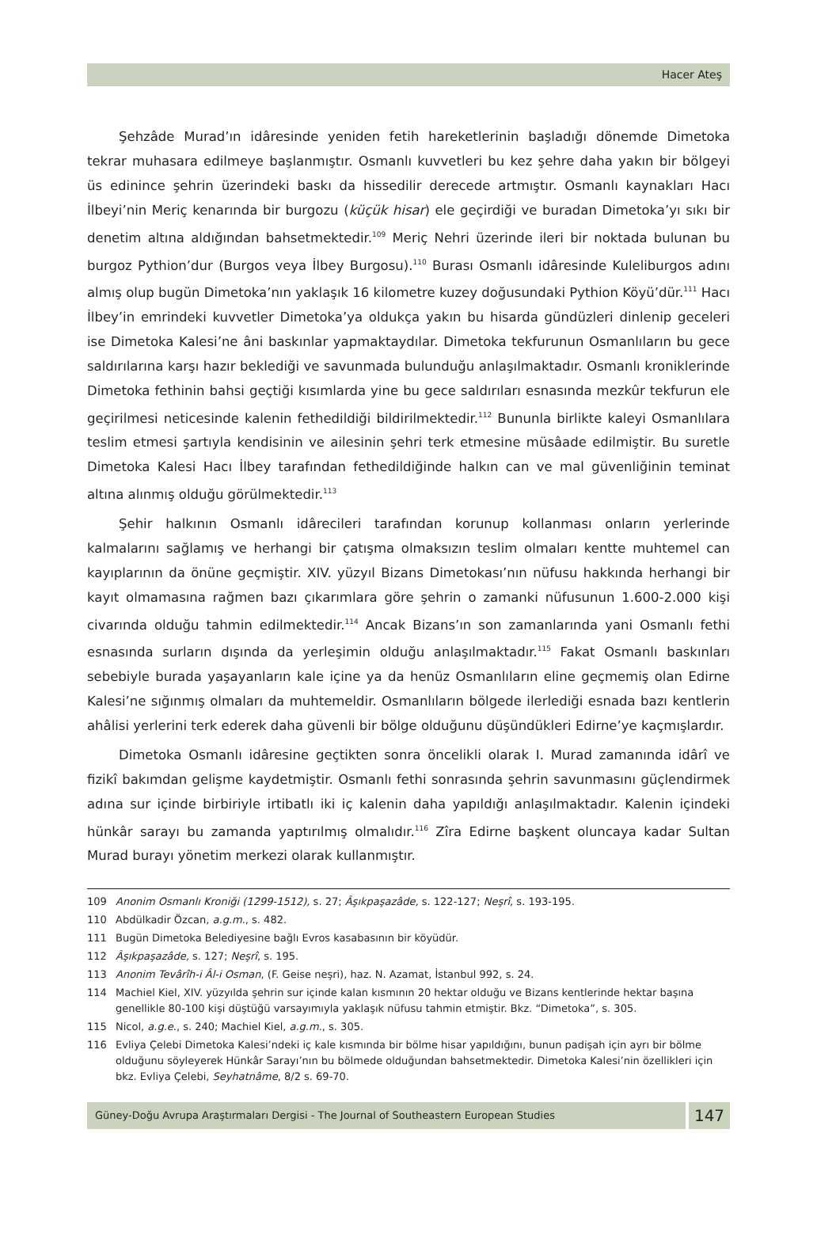Hacer Ateş
Şehzâde Murad’ın idâresinde yeniden fetih hareketlerinin başladığı dönemde Dimetoka tekrar muhasara edilmeye başlanmıştır. Osmanlı kuvvetleri bu kez şehre daha yakın bir bölgeyi üs edinince şehrin üzerindeki baskı da hissedilir derecede artmıştır. Osmanlı kaynakları Hacı İlbeyi’nin Meriç kenarında bir burgozu (küçük hisar) ele geçirdiği ve buradan Dimetoka’yı sıkı bir denetim altına aldığından bahsetmektedir.<sup>109</sup> Meriç Nehri üzerinde ileri bir noktada bulunan bu burgoz Pythion’dur (Burgos veya İlbey Burgosu).<sup>110</sup> Burası Osmanlı idâresinde Kuleliburgos adını almış olup bugün Dimetoka’nın yaklaşık 16 kilometre kuzey doğusundaki Pythion Köyü’dür.<sup>111</sup> Hacı İlbey’in emrindeki kuvvetler Dimetoka’ya oldukça yakın bu hisarda gündüzleri dinlenip geceleri ise Dimetoka Kalesi’ne âni baskınlar yapmaktaydılar. Dimetoka tekfurunun Osmanlıların bu gece saldırılarına karşı hazır beklediği ve savunmada bulunduğu anlaşılmaktadır. Osmanlı kroniklerinde Dimetoka fethinin bahsi geçtiği kısımlarda yine bu gece saldırıları esnasında mezkûr tekfurun ele geçirilmesi neticesinde kalenin fethedildiği bildirilmektedir.<sup>112</sup> Bununla birlikte kaleyi Osmanlılara teslim etmesi şartıyla kendisinin ve ailesinin şehri terk etmesine müsâade edilmiştir. Bu suretle Dimetoka Kalesi Hacı İlbey tarafından fethedildiğinde halkın can ve mal güvenliğinin teminat altına alınmış olduğu görülmektedir.<sup>113</sup>
Şehir halkının Osmanlı idârecileri tarafından korunup kollanması onların yerlerinde kalmalarını sağlamış ve herhangi bir çatışma olmaksızın teslim olmaları kentte muhtemel can kayıplarının da önüne geçmiştir. XIV. yüzyıl Bizans Dimetokası’nın nüfusu hakkında herhangi bir kayıt olmamasına rağmen bazı çıkarımlara göre şehrin o zamanki nüfusunun 1.600-2.000 kişi civarında olduğu tahmin edilmektedir.<sup>114</sup> Ancak Bizans’ın son zamanlarında yani Osmanlı fethi esnasında surların dışında da yerleşimin olduğu anlaşılmaktadır.<sup>115</sup> Fakat Osmanlı baskınları sebebiyle burada yaşayanların kale içine ya da henüz Osmanlıların eline geçmemiş olan Edirne Kalesi’ne sığınmış olmaları da muhtemeldir. Osmanlıların bölgede ilerlediği esnada bazı kentlerin ahâlisi yerlerini terk ederek daha güvenli bir bölge olduğunu düşündükleri Edirne’ye kaçmışlardır.
Dimetoka Osmanlı idâresine geçtikten sonra öncelikli olarak I. Murad zamanında idârî ve fizikî bakımdan gelişme kaydetmiştir. Osmanlı fethi sonrasında şehrin savunmasını güçlendirmek adına sur içinde birbiriyle irtibatlı iki iç kalenin daha yapıldığı anlaşılmaktadır. Kalenin içindeki hünkâr sarayı bu zamanda yaptırılmış olmalıdır.<sup>116</sup> Zîra Edirne başkent oluncaya kadar Sultan Murad burayı yönetim merkezi olarak kullanmıştır.
109 Anonim Osmanlı Kroniği (1299-1512), s. 27; Âşıkpaşazâde, s. 122-127; Neşrî, s. 193-195.
110 Abdülkadir Özcan, a.g.m., s. 482.
111 Bugün Dimetoka Belediyesine bağlı Evros kasabasının bir köyüdür.
112 Âşıkpaşazâde, s. 127; Neşrî, s. 195.
113 Anonim Tevârîh-i Âl-i Osman, (F. Geise neşri), haz. N. Azamat, İstanbul 992, s. 24.
114 Machiel Kiel, XIV. yüzyılda şehrin sur içinde kalan kısmının 20 hektar olduğu ve Bizans kentlerinde hektar başına genellikle 80-100 kişi düştüğü varsayımıyla yaklaşık nüfusu tahmin etmiştir. Bkz. “Dimetoka”, s. 305.
115 Nicol, a.g.e., s. 240; Machiel Kiel, a.g.m., s. 305.
116 Evliya Çelebi Dimetoka Kalesi’ndeki iç kale kısmında bir bölme hisar yapıldığını, bunun padişah için ayrı bir bölme olduğunu söyleyerek Hünkâr Sarayı’nın bu bölmede olduğundan bahsetmektedir. Dimetoka Kalesi’nin özellikleri için bkz. Evliya Çelebi, Seyhatnâme, 8/2 s. 69-70.
Güney-Doğu Avrupa Araştırmaları Dergisi - The Journal of Southeastern European Studies
147